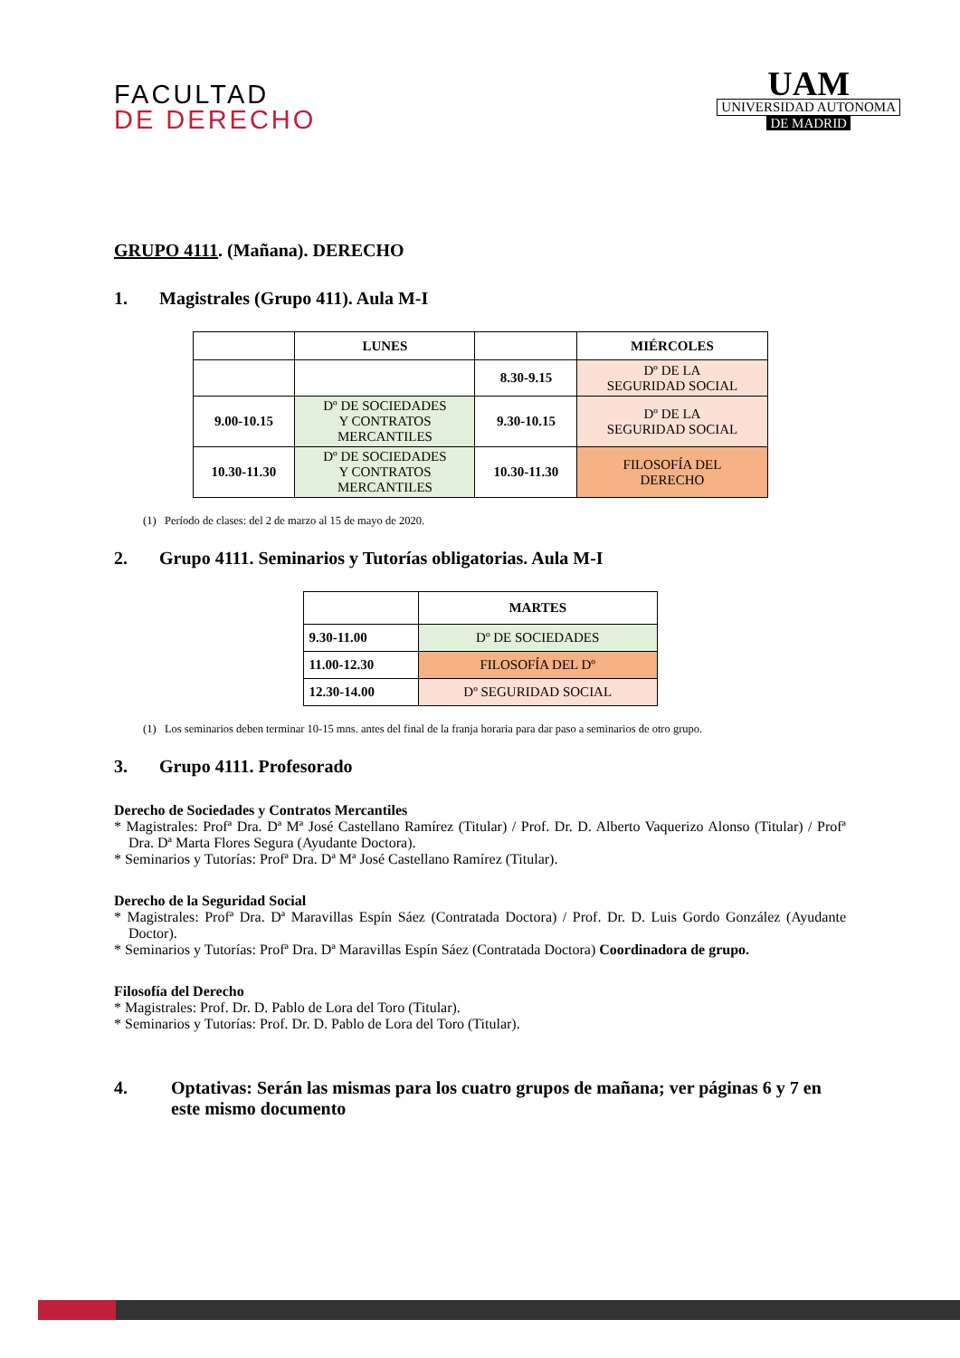FACULTAD
DE DERECHO
UAM
UNIVERSIDAD AUTONOMA
DE MADRID
GRUPO 4111. (Mañana). DERECHO
1. Magistrales (Grupo 411). Aula M-I
| | LUNES | | MIÉRCOLES |
| --- | --- | --- | --- |
| | | 8.30-9.15 | Dº DE LA SEGURIDAD SOCIAL |
| 9.00-10.15 | Dº DE SOCIEDADES Y CONTRATOS MERCANTILES | 9.30-10.15 | Dº DE LA SEGURIDAD SOCIAL |
| 10.30-11.30 | Dº DE SOCIEDADES Y CONTRATOS MERCANTILES | 10.30-11.30 | FILOSOFÍA DEL DERECHO |
(1) Período de clases: del 2 de marzo al 15 de mayo de 2020.
2. Grupo 4111. Seminarios y Tutorías obligatorias. Aula M-I
| | MARTES |
| --- | --- |
| 9.30-11.00 | Dº DE SOCIEDADES |
| 11.00-12.30 | FILOSOFÍA DEL Dº |
| 12.30-14.00 | Dº SEGURIDAD SOCIAL |
(1) Los seminarios deben terminar 10-15 mns. antes del final de la franja horaria para dar paso a seminarios de otro grupo.
3. Grupo 4111. Profesorado
Derecho de Sociedades y Contratos Mercantiles
* Magistrales: Profª Dra. Dª Mª José Castellano Ramírez (Titular) / Prof. Dr. D. Alberto Vaquerizo Alonso (Titular) / Profª Dra. Dª Marta Flores Segura (Ayudante Doctora).
* Seminarios y Tutorías: Profª Dra. Dª Mª José Castellano Ramírez (Titular).
Derecho de la Seguridad Social
* Magistrales: Profª Dra. Dª Maravillas Espín Sáez (Contratada Doctora) / Prof. Dr. D. Luis Gordo González (Ayudante Doctor).
* Seminarios y Tutorías: Profª Dra. Dª Maravillas Espín Sáez (Contratada Doctora) Coordinadora de grupo.
Filosofía del Derecho
* Magistrales: Prof. Dr. D. Pablo de Lora del Toro (Titular).
* Seminarios y Tutorías: Prof. Dr. D. Pablo de Lora del Toro (Titular).
4. Optativas: Serán las mismas para los cuatro grupos de mañana; ver páginas 6 y 7 en este mismo documento